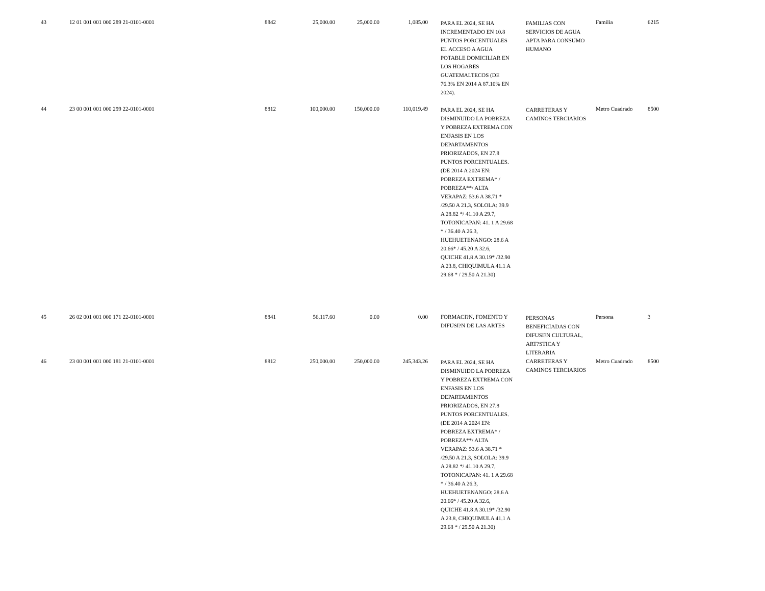| 43 | 12 01 001 001 000 289 21-0101-0001 | 8842 | 25,000.00 | 25,000.00 | 1,085.00 | | PARA EL 2024, SE HA INCREMENTADO EN 10.8 PUNTOS PORCENTUALES EL ACCESO A AGUA POTABLE DOMICILIAR EN LOS HOGARES GUATEMALTECOS (DE 76.3% EN 2014 A 87.10% EN 2024). | | FAMILIAS CON SERVICIOS DE AGUA APTA PARA CONSUMO HUMANO | | Familia | 6215 |
| 44 | 23 00 001 001 000 299 22-0101-0001 | 8812 | 100,000.00 | 150,000.00 | 110,019.49 | | PARA EL 2024, SE HA DISMINUIDO LA POBREZA Y POBREZA EXTREMA CON ENFASIS EN LOS DEPARTAMENTOS PRIORIZADOS, EN 27.8 PUNTOS PORCENTUALES. (DE 2014 A 2024 EN: POBREZA EXTREMA* / POBREZA**/ ALTA VERAPAZ: 53.6 A 38.71 * /29.50 A 21.3, SOLOLA: 39.9 A 28.82 */ 41.10 A 29.7, TOTONICAPAN: 41. 1 A 29.68 * / 36.40 A 26.3, HUEHUETENANGO: 28.6 A 20.66* / 45.20 A 32.6, QUICHE 41.8 A 30.19* /32.90 A 23.8, CHIQUIMULA 41.1 A 29.68 * / 29.50 A 21.30) | | CARRETERAS Y CAMINOS TERCIARIOS | | Metro Cuadrado | 8500 |
| 45 | 26 02 001 001 000 171 22-0101-0001 | 8841 | 56,117.60 | 0.00 | 0.00 | | FORMACI?N, FOMENTO Y DIFUSI?N DE LAS ARTES | | PERSONAS BENEFICIADAS CON DIFUSI?N CULTURAL, ART?STICA Y LITERARIA | | Persona | 3 |
| 46 | 23 00 001 001 000 181 21-0101-0001 | 8812 | 250,000.00 | 250,000.00 | 245,343.26 | | PARA EL 2024, SE HA DISMINUIDO LA POBREZA Y POBREZA EXTREMA CON ENFASIS EN LOS DEPARTAMENTOS PRIORIZADOS, EN 27.8 PUNTOS PORCENTUALES. (DE 2014 A 2024 EN: POBREZA EXTREMA* / POBREZA**/ ALTA VERAPAZ: 53.6 A 38.71 * /29.50 A 21.3, SOLOLA: 39.9 A 28.82 */ 41.10 A 29.7, TOTONICAPAN: 41. 1 A 29.68 * / 36.40 A 26.3, HUEHUETENANGO: 28.6 A 20.66* / 45.20 A 32.6, QUICHE 41.8 A 30.19* /32.90 A 23.8, CHIQUIMULA 41.1 A 29.68 * / 29.50 A 21.30) | | CARRETERAS Y CAMINOS TERCIARIOS | | Metro Cuadrado | 8500 |